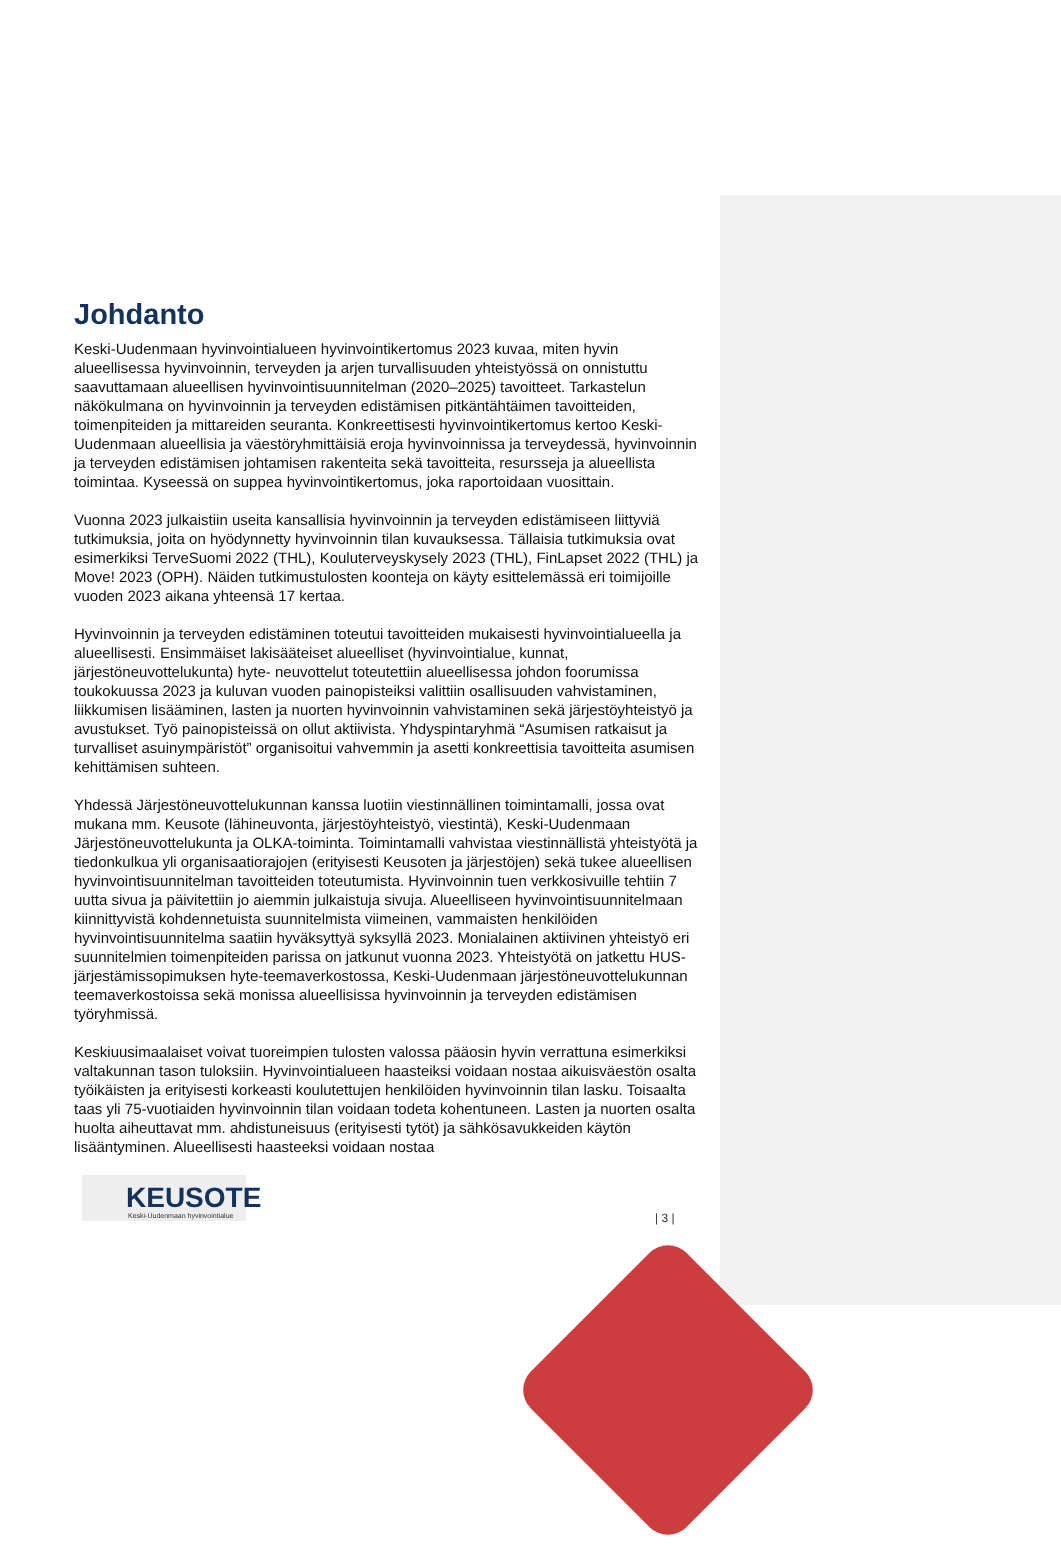Johdanto
Keski-Uudenmaan hyvinvointialueen hyvinvointikertomus 2023 kuvaa, miten hyvin alueellisessa hyvinvoinnin, terveyden ja arjen turvallisuuden yhteistyössä on onnistuttu saavuttamaan alueellisen hyvinvointisuunnitelman (2020–2025) tavoitteet. Tarkastelun näkökulmana on hyvinvoinnin ja terveyden edistämisen pitkäntähtäimen tavoitteiden, toimenpiteiden ja mittareiden seuranta. Konkreettisesti hyvinvointikertomus kertoo Keski-Uudenmaan alueellisia ja väestöryhmittäisiä eroja hyvinvoinnissa ja terveydessä, hyvinvoinnin ja terveyden edistämisen johtamisen rakenteita sekä tavoitteita, resursseja ja alueellista toimintaa. Kyseessä on suppea hyvinvointikertomus, joka raportoidaan vuosittain.
Vuonna 2023 julkaistiin useita kansallisia hyvinvoinnin ja terveyden edistämiseen liittyviä tutkimuksia, joita on hyödynnetty hyvinvoinnin tilan kuvauksessa. Tällaisia tutkimuksia ovat esimerkiksi TerveSuomi 2022 (THL), Kouluterveyskysely 2023 (THL), FinLapset 2022 (THL) ja Move! 2023 (OPH). Näiden tutkimustulosten koonteja on käyty esittelemässä eri toimijoille vuoden 2023 aikana yhteensä 17 kertaa.
Hyvinvoinnin ja terveyden edistäminen toteutui tavoitteiden mukaisesti hyvinvointialueella ja alueellisesti. Ensimmäiset lakisääteiset alueelliset (hyvinvointialue, kunnat, järjestöneuvottelukunta) hyte- neuvottelut toteutettiin alueellisessa johdon foorumissa toukokuussa 2023 ja kuluvan vuoden painopisteiksi valittiin osallisuuden vahvistaminen, liikkumisen lisääminen, lasten ja nuorten hyvinvoinnin vahvistaminen sekä järjestöyhteistyö ja avustukset. Työ painopisteissä on ollut aktiivista. Yhdyspintaryhmä “Asumisen ratkaisut ja turvalliset asuinympäristöt” organisoitui vahvemmin ja asetti konkreettisia tavoitteita asumisen kehittämisen suhteen.
Yhdessä Järjestöneuvottelukunnan kanssa luotiin viestinnällinen toimintamalli, jossa ovat mukana mm. Keusote (lähineuvonta, järjestöyhteistyö, viestintä), Keski-Uudenmaan Järjestöneuvottelukunta ja OLKA-toiminta. Toimintamalli vahvistaa viestinnällistä yhteistyötä ja tiedonkulkua yli organisaatiorajojen (erityisesti Keusoten ja järjestöjen) sekä tukee alueellisen hyvinvointisuunnitelman tavoitteiden toteutumista. Hyvinvoinnin tuen verkkosivuille tehtiin 7 uutta sivua ja päivitettiin jo aiemmin julkaistuja sivuja. Alueelliseen hyvinvointisuunnitelmaan kiinnittyvistä kohdennetuista suunnitelmista viimeinen, vammaisten henkilöiden hyvinvointisuunnitelma saatiin hyväksyttyä syksyllä 2023. Monialainen aktiivinen yhteistyö eri suunnitelmien toimenpiteiden parissa on jatkunut vuonna 2023. Yhteistyötä on jatkettu HUS-järjestämissopimuksen hyte-teemaverkostossa, Keski-Uudenmaan järjestöneuvottelukunnan teemaverkostoissa sekä monissa alueellisissa hyvinvoinnin ja terveyden edistämisen työryhmissä.
Keskiuusimaalaiset voivat tuoreimpien tulosten valossa pääosin hyvin verrattuna esimerkiksi valtakunnan tason tuloksiin. Hyvinvointialueen haasteiksi voidaan nostaa aikuisväestön osalta työikäisten ja erityisesti korkeasti koulutettujen henkilöiden hyvinvoinnin tilan lasku. Toisaalta taas yli 75-vuotiaiden hyvinvoinnin tilan voidaan todeta kohentuneen. Lasten ja nuorten osalta huolta aiheuttavat mm. ahdistuneisuus (erityisesti tytöt) ja sähkösavukkeiden käytön lisääntyminen. Alueellisesti haasteeksi voidaan nostaa
KEUSOTE
Keski-Uudenmaan hyvinvointialue
| 3 |